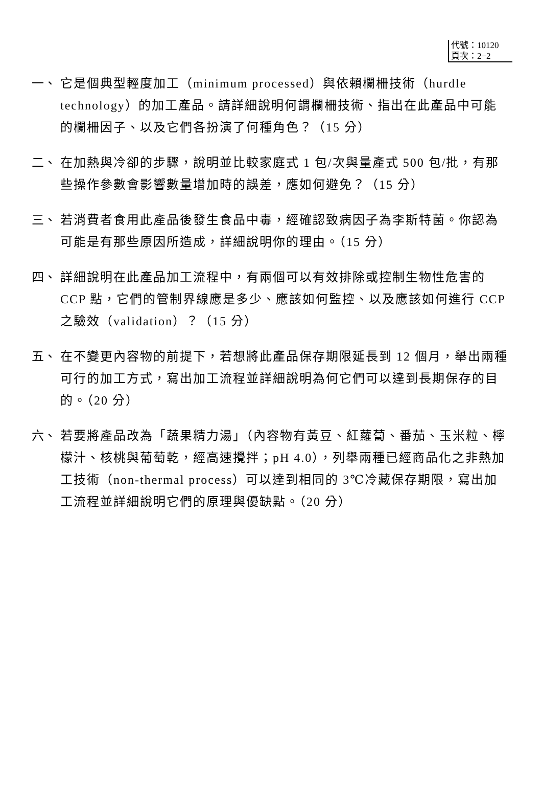代號：10120
頁次：2−2
一、 它是個典型輕度加工（minimum processed）與依賴欄柵技術（hurdle technology）的加工產品。請詳細說明何謂欄柵技術、指出在此產品中可能的欄柵因子、以及它們各扮演了何種角色？（15 分）
二、 在加熱與冷卻的步驟，說明並比較家庭式 1 包/次與量產式 500 包/批，有那些操作參數會影響數量增加時的誤差，應如何避免？（15 分）
三、 若消費者食用此產品後發生食品中毒，經確認致病因子為李斯特菌。你認為可能是有那些原因所造成，詳細說明你的理由。（15 分）
四、 詳細說明在此產品加工流程中，有兩個可以有效排除或控制生物性危害的 CCP 點，它們的管制界線應是多少、應該如何監控、以及應該如何進行 CCP 之驗效（validation）？（15 分）
五、 在不變更內容物的前提下，若想將此產品保存期限延長到 12 個月，舉出兩種可行的加工方式，寫出加工流程並詳細說明為何它們可以達到長期保存的目的。（20 分）
六、 若要將產品改為「蔬果精力湯」（內容物有黃豆、紅蘿蔔、番茄、玉米粒、檸檬汁、核桃與葡萄乾，經高速攪拌；pH 4.0），列舉兩種已經商品化之非熱加工技術（non-thermal process）可以達到相同的 3℃冷藏保存期限，寫出加工流程並詳細說明它們的原理與優缺點。（20 分）